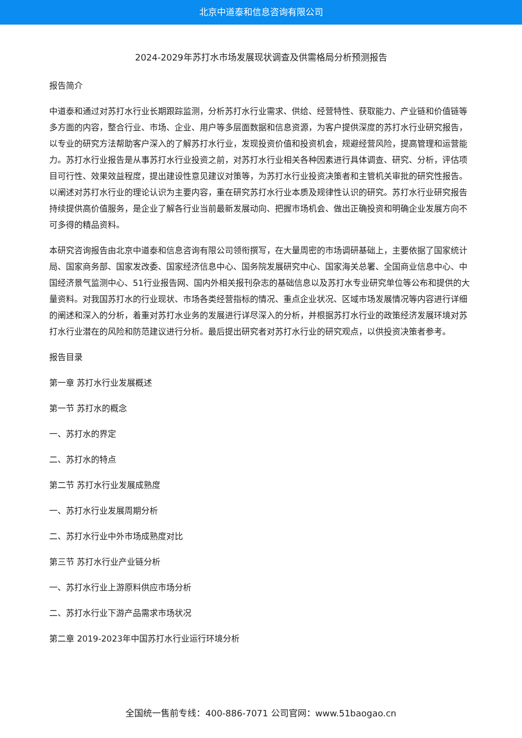北京中道泰和信息咨询有限公司
2024-2029年苏打水市场发展现状调查及供需格局分析预测报告
报告简介
中道泰和通过对苏打水行业长期跟踪监测，分析苏打水行业需求、供给、经营特性、获取能力、产业链和价值链等多方面的内容，整合行业、市场、企业、用户等多层面数据和信息资源，为客户提供深度的苏打水行业研究报告，以专业的研究方法帮助客户深入的了解苏打水行业，发现投资价值和投资机会，规避经营风险，提高管理和运营能力。苏打水行业报告是从事苏打水行业投资之前，对苏打水行业相关各种因素进行具体调查、研究、分析，评估项目可行性、效果效益程度，提出建设性意见建议对策等，为苏打水行业投资决策者和主管机关审批的研究性报告。以阐述对苏打水行业的理论认识为主要内容，重在研究苏打水行业本质及规律性认识的研究。苏打水行业研究报告持续提供高价值服务，是企业了解各行业当前最新发展动向、把握市场机会、做出正确投资和明确企业发展方向不可多得的精品资料。
本研究咨询报告由北京中道泰和信息咨询有限公司领衔撰写，在大量周密的市场调研基础上，主要依据了国家统计局、国家商务部、国家发改委、国家经济信息中心、国务院发展研究中心、国家海关总署、全国商业信息中心、中国经济景气监测中心、51行业报告网、国内外相关报刊杂志的基础信息以及苏打水专业研究单位等公布和提供的大量资料。对我国苏打水的行业现状、市场各类经营指标的情况、重点企业状况、区域市场发展情况等内容进行详细的阐述和深入的分析，着重对苏打水业务的发展进行详尽深入的分析，并根据苏打水行业的政策经济发展环境对苏打水行业潜在的风险和防范建议进行分析。最后提出研究者对苏打水行业的研究观点，以供投资决策者参考。
报告目录
第一章 苏打水行业发展概述
第一节 苏打水的概念
一、苏打水的界定
二、苏打水的特点
第二节 苏打水行业发展成熟度
一、苏打水行业发展周期分析
二、苏打水行业中外市场成熟度对比
第三节 苏打水行业产业链分析
一、苏打水行业上游原料供应市场分析
二、苏打水行业下游产品需求市场状况
第二章 2019-2023年中国苏打水行业运行环境分析
全国统一售前专线：400-886-7071 公司官网：www.51baogao.cn